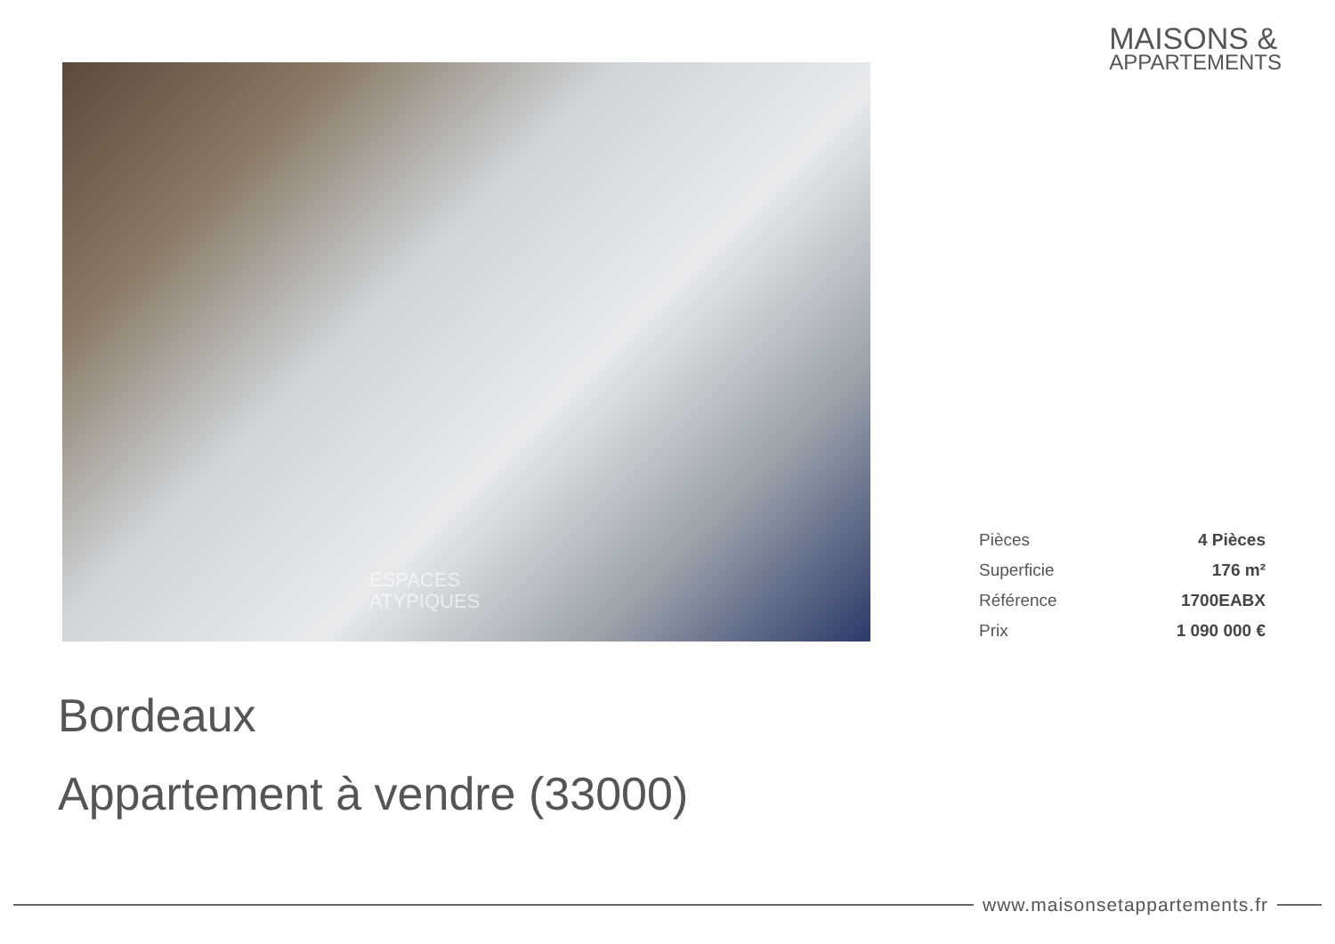MAISONS &
APPARTEMENTS
ESPACES
ATYPIQUES
| Pièces | 4 Pièces |
| Superficie | 176 m² |
| Référence | 1700EABX |
| Prix | 1 090 000 € |
Bordeaux
Appartement à vendre (33000)
www.maisonsetappartements.fr